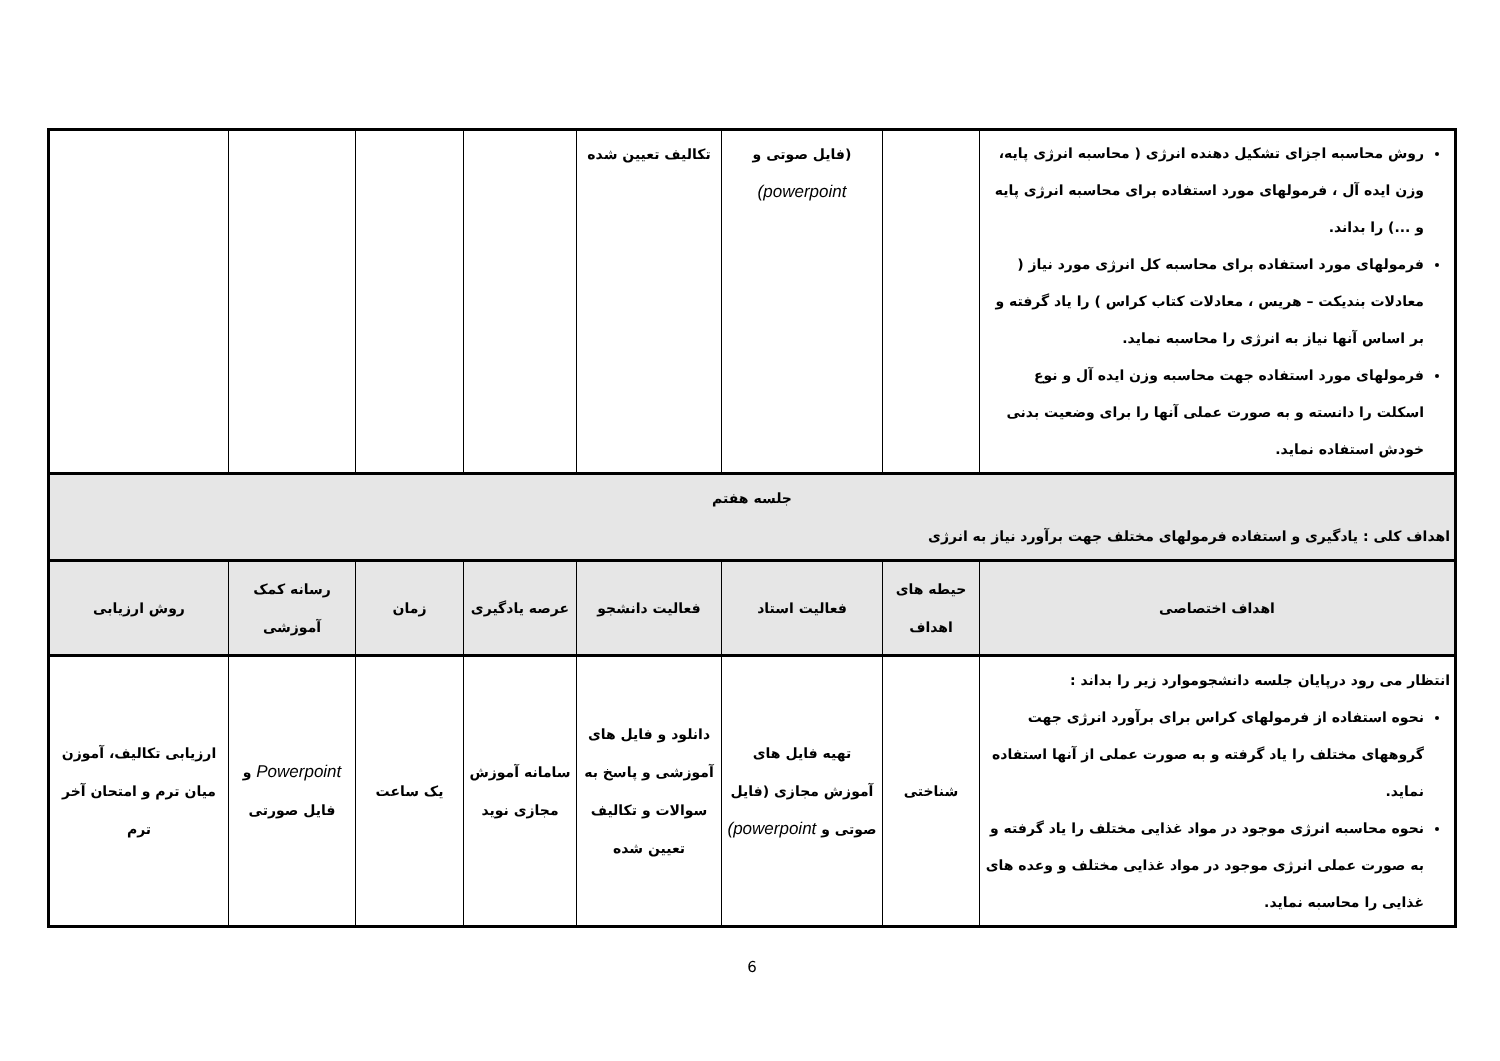| روش محاسبه اجزای تشکیل دهنده انرژی ( محاسبه انرژی پایه، وزن ایده آل ، فرمولهای مورد استفاده برای محاسبه انرژی پایه و ...) را بداند. فرمولهای مورد استفاده برای محاسبه کل انرژی مورد نیاز ( معادلات بندیکت – هریس ، معادلات کتاب کراس ) را یاد گرفته و بر اساس آنها نیاز به انرژی را محاسبه نماید. فرمولهای مورد استفاده جهت محاسبه وزن ایده آل و نوع اسکلت را دانسته و به صورت عملی آنها را برای وضعیت بدنی خودش استفاده نماید. | | (فایل صوتی و powerpoint) | تکالیف تعیین شده | | | | |
| جلسه هفتم اهداف کلی : یادگیری و استفاده فرمولهای مختلف جهت برآورد نیاز به انرژی | | | | | | | |
| اهداف اختصاصی | حیطه های اهداف | فعالیت استاد | فعالیت دانشجو | عرصه یادگیری | زمان | رسانه کمک آموزشی | روش ارزیابی |
| انتظار می رود درپایان جلسه دانشجوموارد زیر را بداند : نحوه استفاده از فرمولهای کراس برای برآورد انرژی جهت گروههای مختلف را یاد گرفته و به صورت عملی از آنها استفاده نماید. نحوه محاسبه انرژی موجود در مواد غذایی مختلف را یاد گرفته و به صورت عملی انرژی موجود در مواد غذایی مختلف و وعده های غذایی را محاسبه نماید. | شناختی | تهیه فایل های آموزش مجازی (فایل صوتی و powerpoint) | دانلود و فایل های آموزشی و پاسخ به سوالات و تکالیف تعیین شده | سامانه آموزش مجازی نوید | یک ساعت | Powerpoint و فایل صورتی | ارزیابی تکالیف، آموزن میان ترم و امتحان آخر ترم |
6